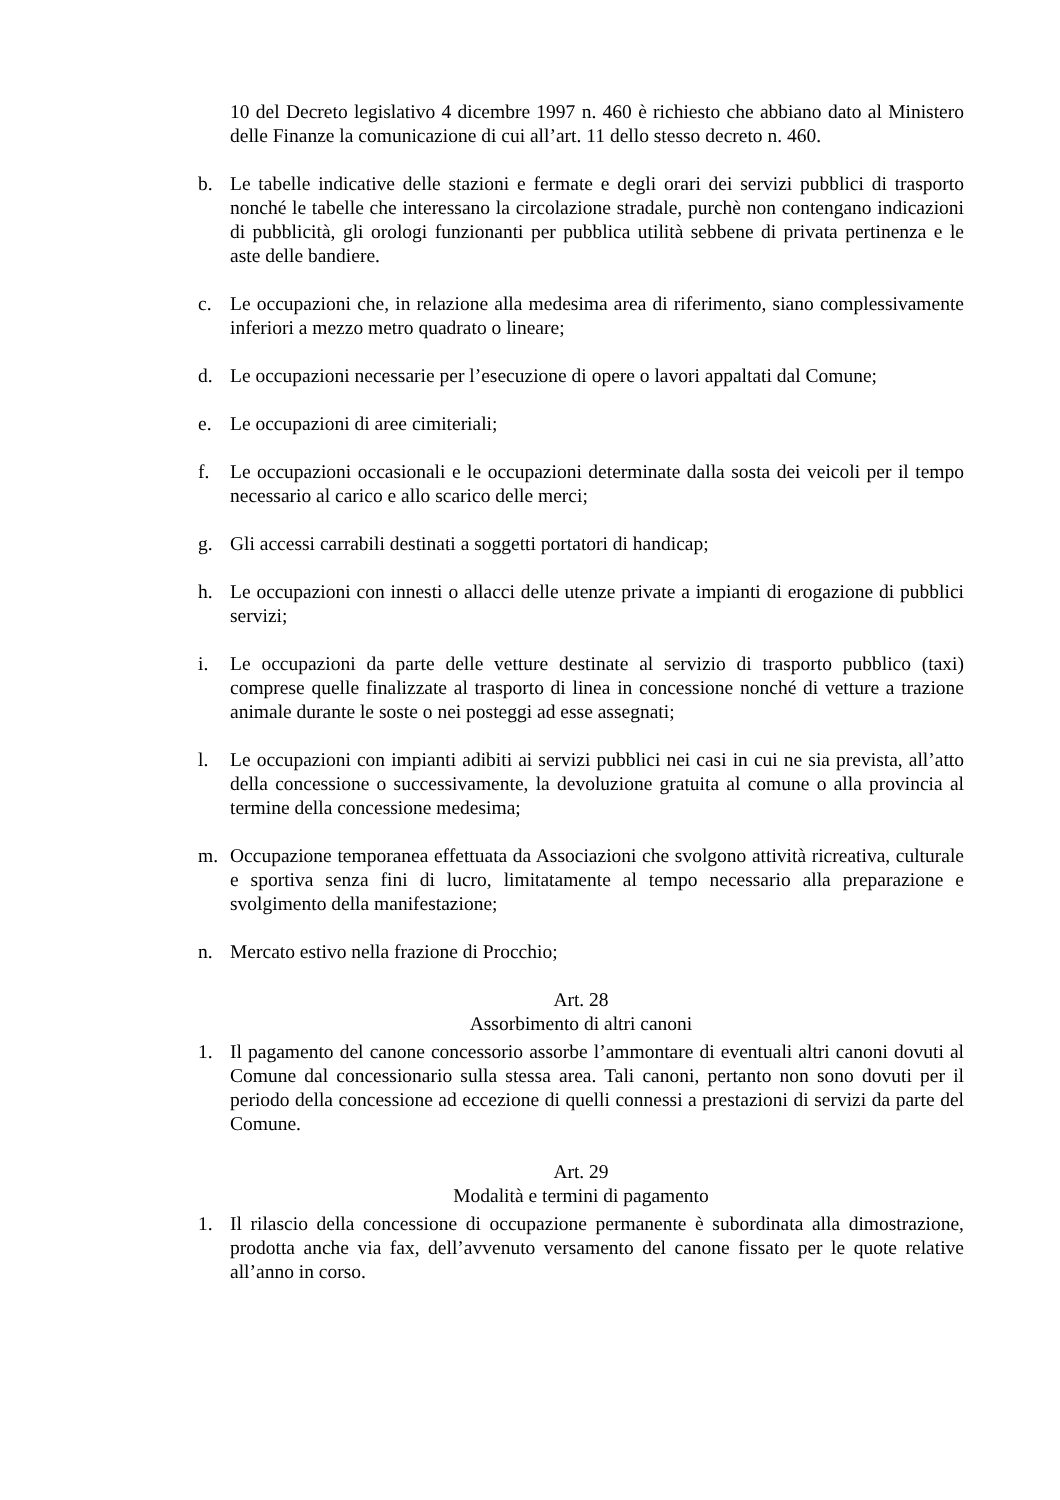10 del Decreto legislativo 4 dicembre 1997 n. 460 è richiesto che abbiano dato al Ministero delle Finanze la comunicazione di cui all’art. 11 dello stesso decreto n. 460.
b. Le tabelle indicative delle stazioni e fermate e degli orari dei servizi pubblici di trasporto nonché le tabelle che interessano la circolazione stradale, purchè non contengano indicazioni di pubblicità, gli orologi funzionanti per pubblica utilità sebbene di privata pertinenza e le aste delle bandiere.
c. Le occupazioni che, in relazione alla medesima area di riferimento, siano complessivamente inferiori a mezzo metro quadrato o lineare;
d. Le occupazioni necessarie per l’esecuzione di opere o lavori appaltati dal Comune;
e. Le occupazioni di aree cimiteriali;
f. Le occupazioni occasionali e le occupazioni determinate dalla sosta dei veicoli per il tempo necessario al carico e allo scarico delle merci;
g. Gli accessi carrabili destinati a soggetti portatori di handicap;
h. Le occupazioni con innesti o allacci delle utenze private a impianti di erogazione di pubblici servizi;
i. Le occupazioni da parte delle vetture destinate al servizio di trasporto pubblico (taxi) comprese quelle finalizzate al trasporto di linea in concessione nonché di vetture a trazione animale durante le soste o nei posteggi ad esse assegnati;
l. Le occupazioni con impianti adibiti ai servizi pubblici nei casi in cui ne sia prevista, all’atto della concessione o successivamente, la devoluzione gratuita al comune o alla provincia al termine della concessione medesima;
m. Occupazione temporanea effettuata da Associazioni che svolgono attività ricreativa, culturale e sportiva senza fini di lucro, limitatamente al tempo necessario alla preparazione e svolgimento della manifestazione;
n. Mercato estivo nella frazione di Procchio;
Art. 28
Assorbimento di altri canoni
1. Il pagamento del canone concessorio assorbe l’ammontare di eventuali altri canoni dovuti al Comune dal concessionario sulla stessa area. Tali canoni, pertanto non sono dovuti per il periodo della concessione ad eccezione di quelli connessi a prestazioni di servizi da parte del Comune.
Art. 29
Modalità e termini di pagamento
1. Il rilascio della concessione di occupazione permanente è subordinata alla dimostrazione, prodotta anche via fax, dell’avvenuto versamento del canone fissato per le quote relative all’anno in corso.